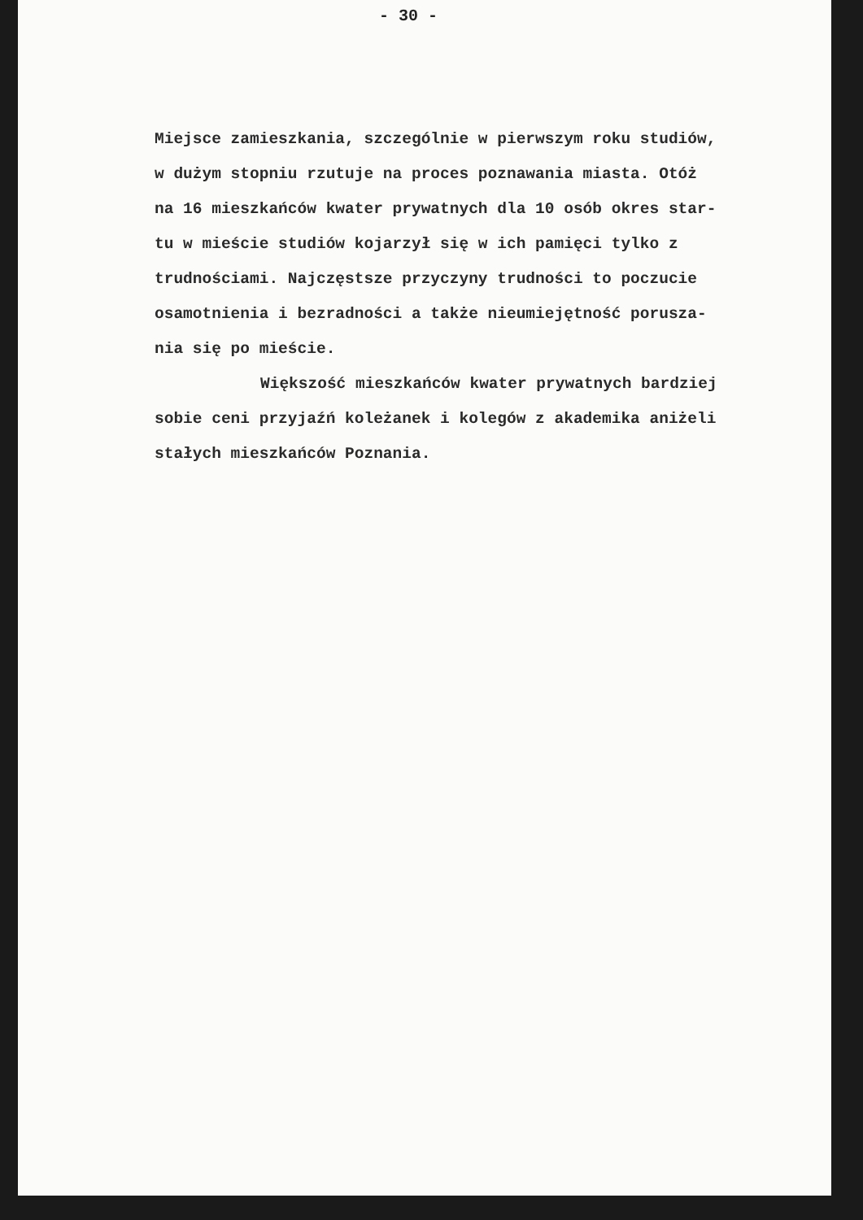- 30 -
Miejsce zamieszkania, szczególnie w pierwszym roku studiów,
w dużym stopniu rzutuje na proces poznawania miasta. Otóż
na 16 mieszkańców kwater prywatnych dla 10 osób okres star-
tu w mieście studiów kojarzył się w ich pamięci tylko z
trudnościami. Najczęstsze przyczyny trudności to poczucie
osamotnienia i bezradności a także nieumiejętność porusza-
nia się po mieście.
Większość mieszkańców kwater prywatnych bardziej
sobie ceni przyjaźń koleżanek i kolegów z akademika aniżeli
stałych mieszkańców Poznania.